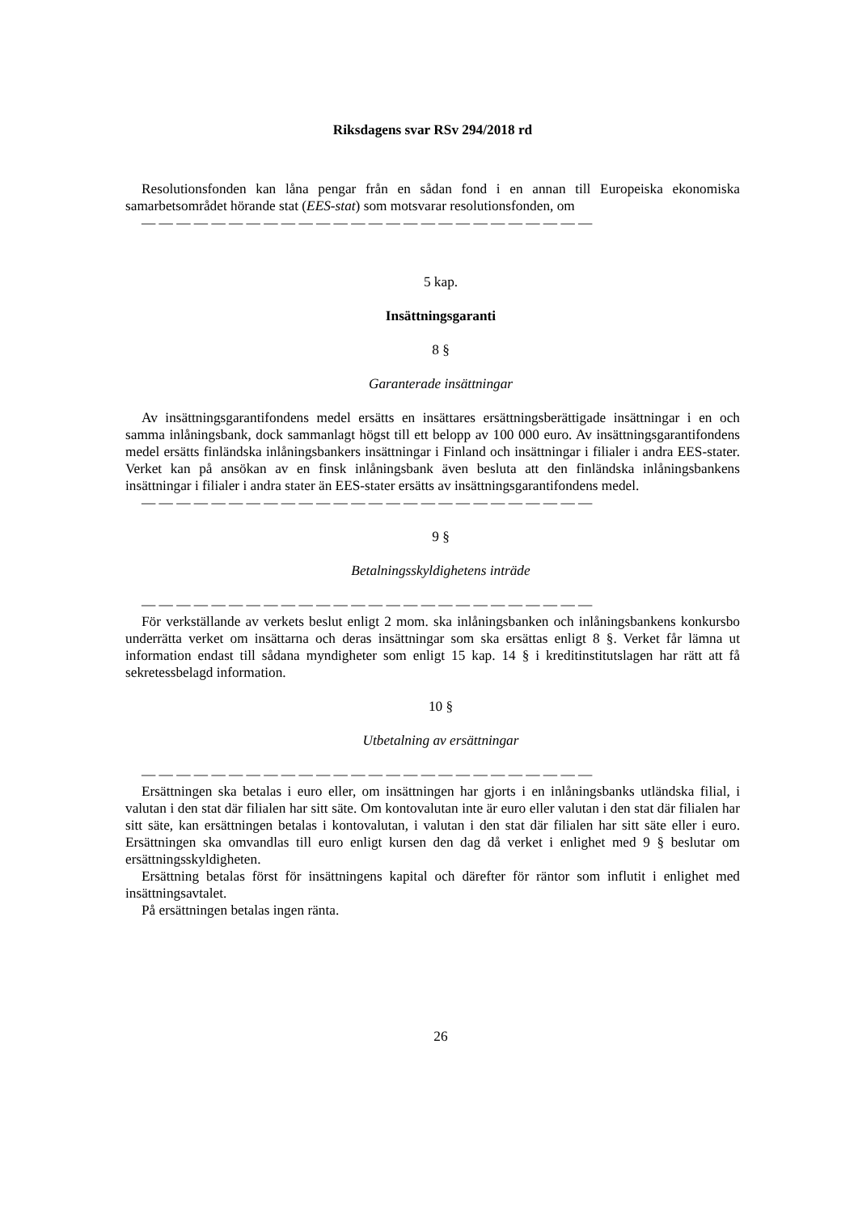Riksdagens svar RSv 294/2018 rd
Resolutionsfonden kan låna pengar från en sådan fond i en annan till Europeiska ekonomiska samarbetsområdet hörande stat (EES-stat) som motsvarar resolutionsfonden, om
— — — — — — — — — — — — — — — — — — — — — — — — — —
5 kap.
Insättningsgaranti
8 §
Garanterade insättningar
Av insättningsgarantifondens medel ersätts en insättares ersättningsberättigade insättningar i en och samma inlåningsbank, dock sammanlagt högst till ett belopp av 100 000 euro. Av insättningsgarantifondens medel ersätts finländska inlåningsbankers insättningar i Finland och insättningar i filialer i andra EES-stater. Verket kan på ansökan av en finsk inlåningsbank även besluta att den finländska inlåningsbankens insättningar i filialer i andra stater än EES-stater ersätts av insättningsgarantifondens medel.
— — — — — — — — — — — — — — — — — — — — — — — — — —
9 §
Betalningsskyldighetens inträde
— — — — — — — — — — — — — — — — — — — — — — — — — —
För verkställande av verkets beslut enligt 2 mom. ska inlåningsbanken och inlåningsbankens konkursbo underrätta verket om insättarna och deras insättningar som ska ersättas enligt 8 §. Verket får lämna ut information endast till sådana myndigheter som enligt 15 kap. 14 § i kreditinstitutslagen har rätt att få sekretessbelagd information.
10 §
Utbetalning av ersättningar
— — — — — — — — — — — — — — — — — — — — — — — — — —
Ersättningen ska betalas i euro eller, om insättningen har gjorts i en inlåningsbanks utländska filial, i valutan i den stat där filialen har sitt säte. Om kontovalutan inte är euro eller valutan i den stat där filialen har sitt säte, kan ersättningen betalas i kontovalutan, i valutan i den stat där filialen har sitt säte eller i euro. Ersättningen ska omvandlas till euro enligt kursen den dag då verket i enlighet med 9 § beslutar om ersättningsskyldigheten.
Ersättning betalas först för insättningens kapital och därefter för räntor som influtit i enlighet med insättningsavtalet.
På ersättningen betalas ingen ränta.
26